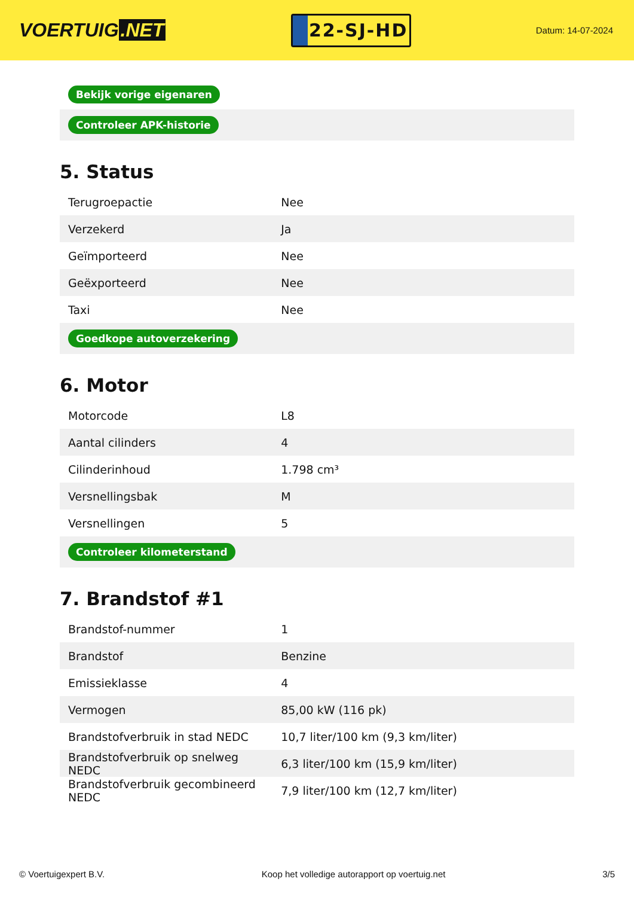VOERTUIG.NET
22-SJ-HD
Datum: 14-07-2024
| Bekijk vorige eigenaren |
| Controleer APK-historie |
5. Status
| Terugroepactie | Nee |
| Verzekerd | Ja |
| Geïmporteerd | Nee |
| Geëxporteerd | Nee |
| Taxi | Nee |
| Goedkope autoverzekering | |
6. Motor
| Motorcode | L8 |
| Aantal cilinders | 4 |
| Cilinderinhoud | 1.798 cm³ |
| Versnellingsbak | M |
| Versnellingen | 5 |
| Controleer kilometerstand | |
7. Brandstof #1
| Brandstof-nummer | 1 |
| Brandstof | Benzine |
| Emissieklasse | 4 |
| Vermogen | 85,00 kW (116 pk) |
| Brandstofverbruik in stad NEDC | 10,7 liter/100 km (9,3 km/liter) |
| Brandstofverbruik op snelweg NEDC | 6,3 liter/100 km (15,9 km/liter) |
| Brandstofverbruik gecombineerd NEDC | 7,9 liter/100 km (12,7 km/liter) |
© Voertuigexpert B.V. Koop het volledige autorapport op voertuig.net 3/5